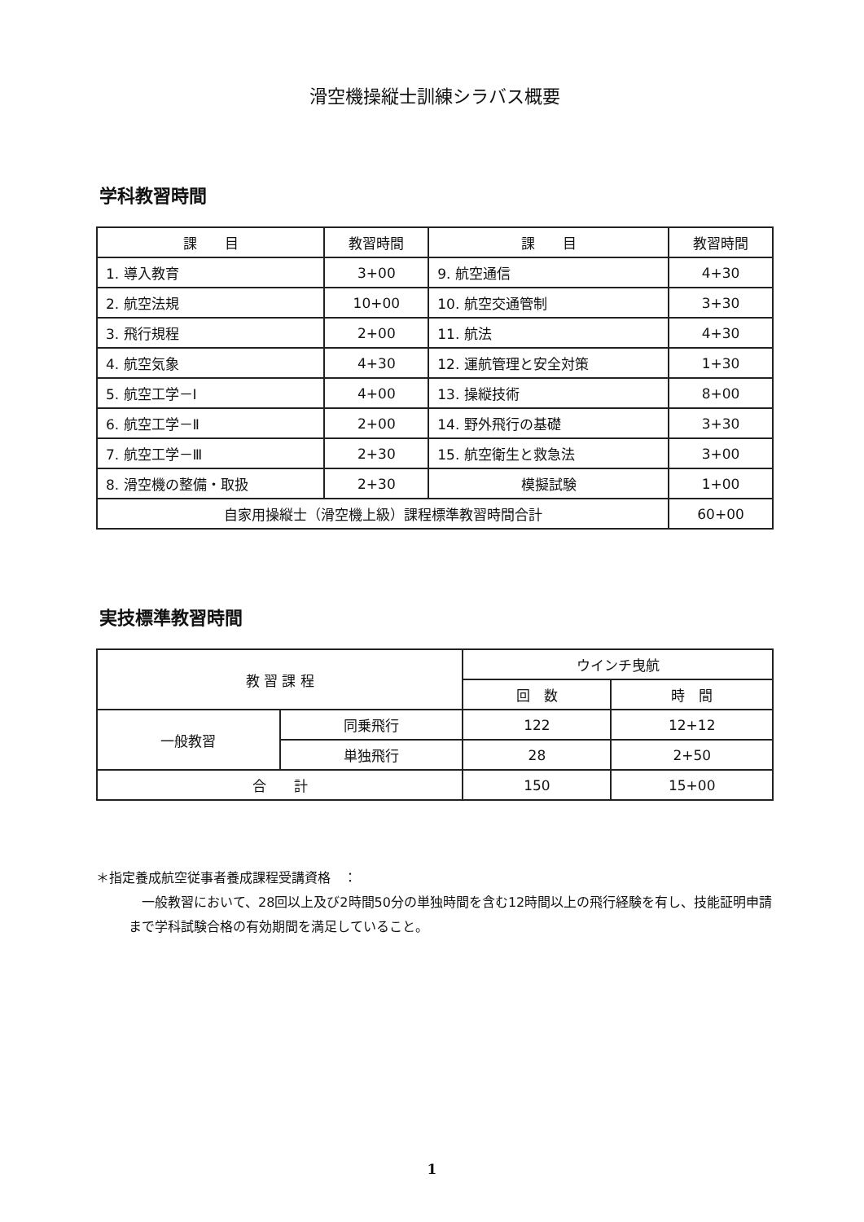滑空機操縦士訓練シラバス概要
学科教習時間
| 課 目 | 教習時間 | 課 目 | 教習時間 |
| --- | --- | --- | --- |
| 1. 導入教育 | 3+00 | 9. 航空通信 | 4+30 |
| 2. 航空法規 | 10+00 | 10. 航空交通管制 | 3+30 |
| 3. 飛行規程 | 2+00 | 11. 航法 | 4+30 |
| 4. 航空気象 | 4+30 | 12. 運航管理と安全対策 | 1+30 |
| 5. 航空工学－Ⅰ | 4+00 | 13. 操縦技術 | 8+00 |
| 6. 航空工学－Ⅱ | 2+00 | 14. 野外飛行の基礎 | 3+30 |
| 7. 航空工学－Ⅲ | 2+30 | 15. 航空衛生と救急法 | 3+00 |
| 8. 滑空機の整備・取扱 | 2+30 | 模擬試験 | 1+00 |
| 自家用操縦士（滑空機上級）課程標準教習時間合計 | | | 60+00 |
実技標準教習時間
| 教 習 課 程 | | ウインチ曳航 | |
| --- | --- | --- | --- |
| | | 回 数 | 時 間 |
| 一般教習 | 同乗飛行 | 122 | 12+12 |
| | 単独飛行 | 28 | 2+50 |
| 合 計 | | 150 | 15+00 |
＊指定養成航空従事者養成課程受講資格　：
　一般教習において、28回以上及び2時間50分の単独時間を含む12時間以上の飛行経験を有し、技能証明申請まで学科試験合格の有効期間を満足していること。
1